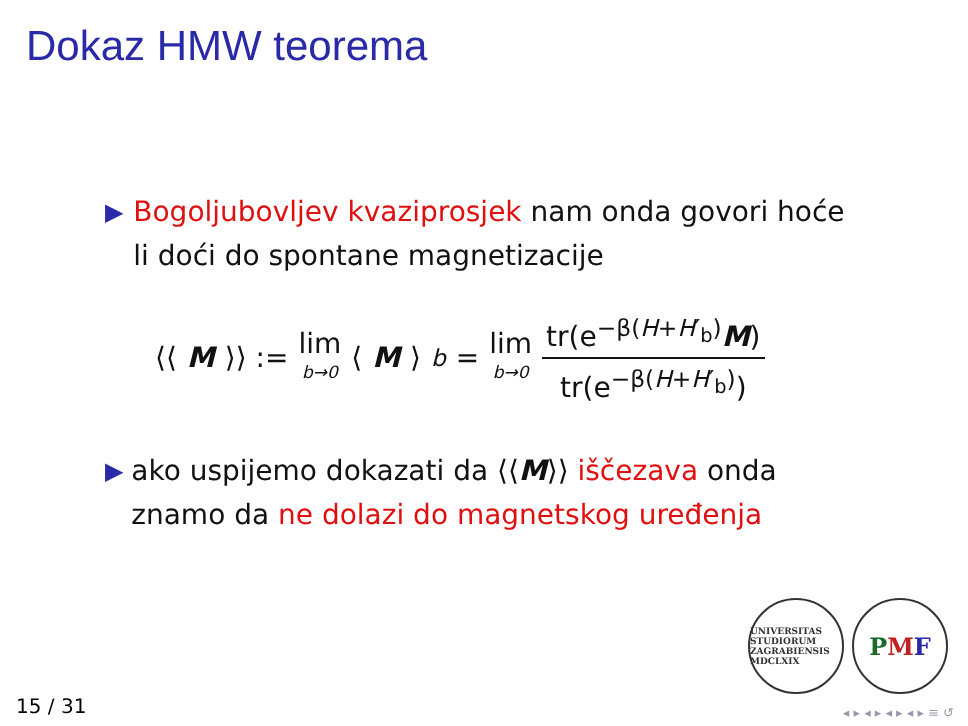Dokaz HMW teorema
▶
Bogoljubovljev kvaziprosjek nam onda govori hoće li doći do spontane magnetizacije
⟨⟨ M ⟩⟩ := lim b→0 ⟨ M ⟩<sub>b</sub> = lim b→0 tr(e<sup>−β(H+H′<sub>b</sub>)</sup>M) tr(e<sup>−β(H+H′<sub>b</sub>)</sup>)
▶
ako uspijemo dokazati da ⟨⟨M⟩⟩ iščezava onda znamo da ne dolazi do magnetskog uređenja
UNIVERSITAS STUDIORUM ZAGRABIENSIS MDCLXIX
P M F
15 / 31 ◂ ▸ ◂ ▸ ◂ ▸ ◂ ▸ ≡ ↺